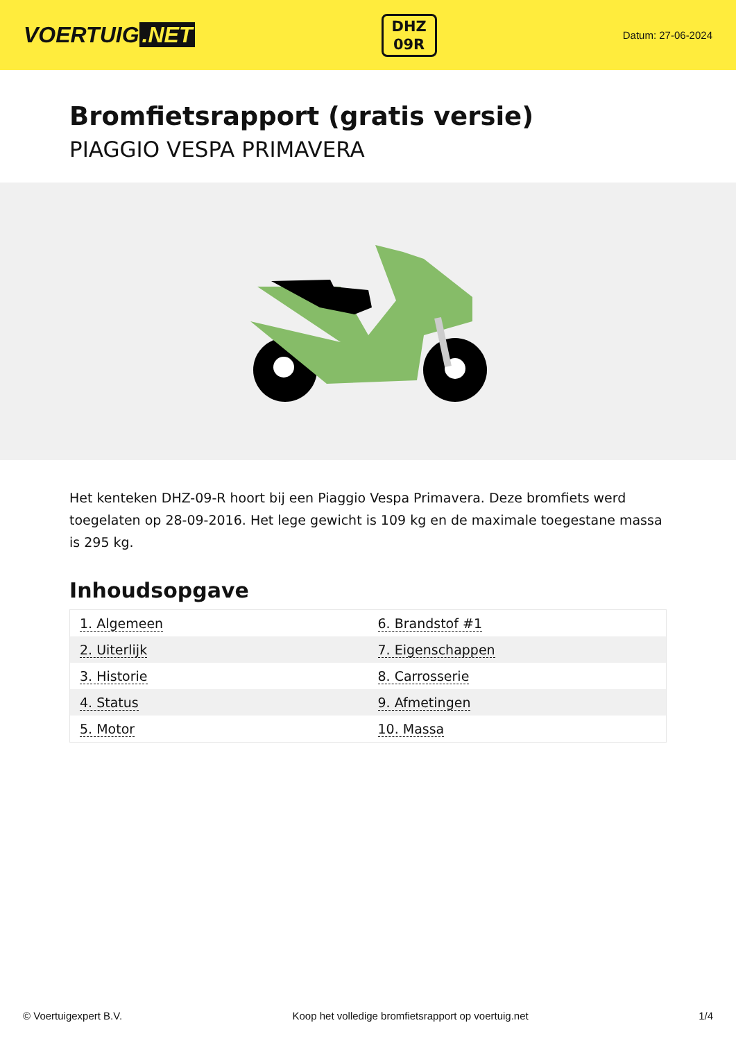VOERTUIG.NET
DHZ
09R
Datum: 27-06-2024
Bromfietsrapport (gratis versie)
PIAGGIO VESPA PRIMAVERA
Het kenteken DHZ-09-R hoort bij een Piaggio Vespa Primavera. Deze bromfiets werd toegelaten op 28-09-2016. Het lege gewicht is 109 kg en de maximale toegestane massa is 295 kg.
Inhoudsopgave
| 1. Algemeen | 6. Brandstof #1 |
| 2. Uiterlijk | 7. Eigenschappen |
| 3. Historie | 8. Carrosserie |
| 4. Status | 9. Afmetingen |
| 5. Motor | 10. Massa |
© Voertuigexpert B.V. Koop het volledige bromfietsrapport op voertuig.net 1/4